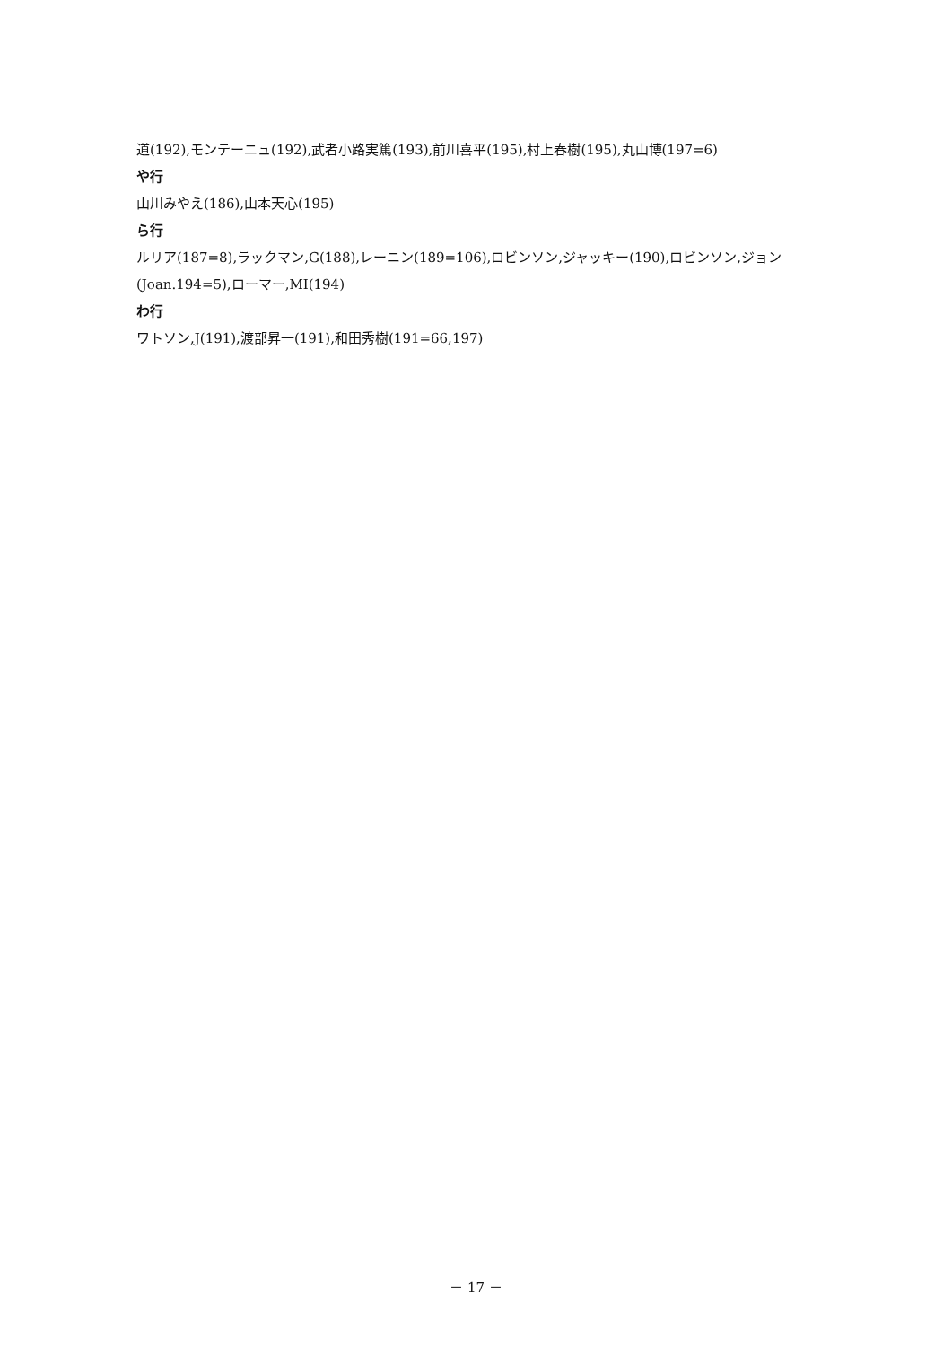道(192),モンテーニュ(192),武者小路実篤(193),前川喜平(195),村上春樹(195),丸山博(197=6)
や行
山川みやえ(186),山本天心(195)
ら行
ルリア(187=8),ラックマン,G(188),レーニン(189=106),ロビンソン,ジャッキー(190),ロビンソン,ジョン(Joan.194=5),ローマー,MI(194)
わ行
ワトソン,J(191),渡部昇一(191),和田秀樹(191=66,197)
－ 17 －